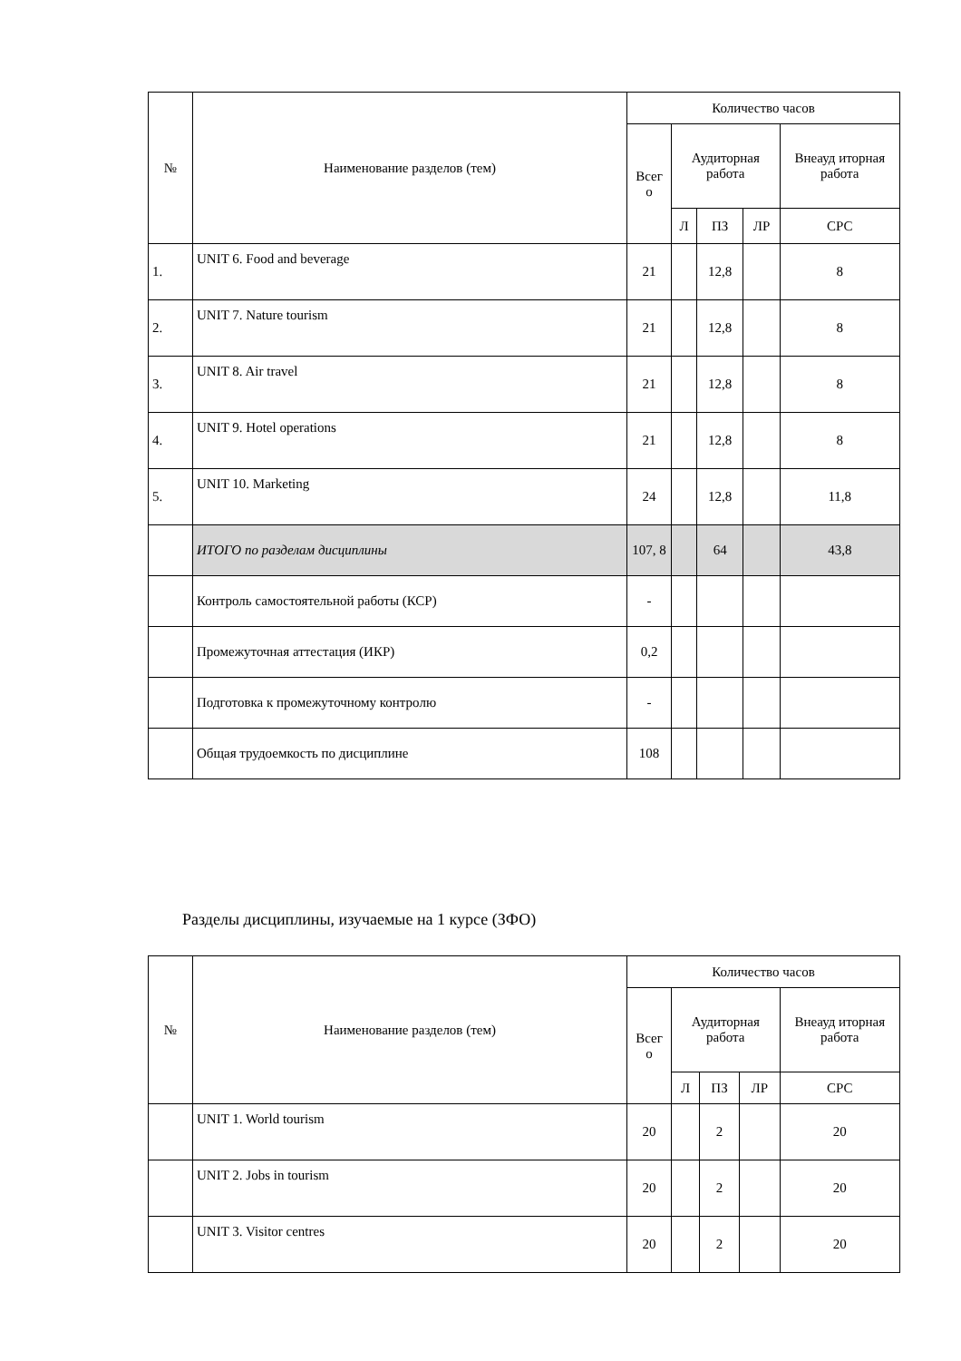| № | Наименование разделов (тем) | Количество часов | | | | |
| --- | --- | --- | --- | --- | --- | --- |
| | | Всег о | Аудиторная работа | | | Внеауд иторная работа |
| | | | Л | ПЗ | ЛР | СРС |
| 1. | UNIT 6. Food and beverage | 21 | | 12,8 | | 8 |
| 2. | UNIT 7. Nature tourism | 21 | | 12,8 | | 8 |
| 3. | UNIT 8. Air travel | 21 | | 12,8 | | 8 |
| 4. | UNIT 9. Hotel operations | 21 | | 12,8 | | 8 |
| 5. | UNIT 10. Marketing | 24 | | 12,8 | | 11,8 |
| | ИТОГО по разделам дисциплины | 107, 8 | | 64 | | 43,8 |
| | Контроль самостоятельной работы (КСР) | - | | | | |
| | Промежуточная аттестация (ИКР) | 0,2 | | | | |
| | Подготовка к промежуточному контролю | - | | | | |
| | Общая трудоемкость по дисциплине | 108 | | | | |
Разделы дисциплины, изучаемые на 1 курсе (ЗФО)
| № | Наименование разделов (тем) | Количество часов | | | | |
| --- | --- | --- | --- | --- | --- | --- |
| | | Всег о | Аудиторная работа | | | Внеауд иторная работа |
| | | | Л | ПЗ | ЛР | СРС |
| | UNIT 1. World tourism | 20 | | 2 | | 20 |
| | UNIT 2. Jobs in tourism | 20 | | 2 | | 20 |
| | UNIT 3. Visitor centres | 20 | | 2 | | 20 |